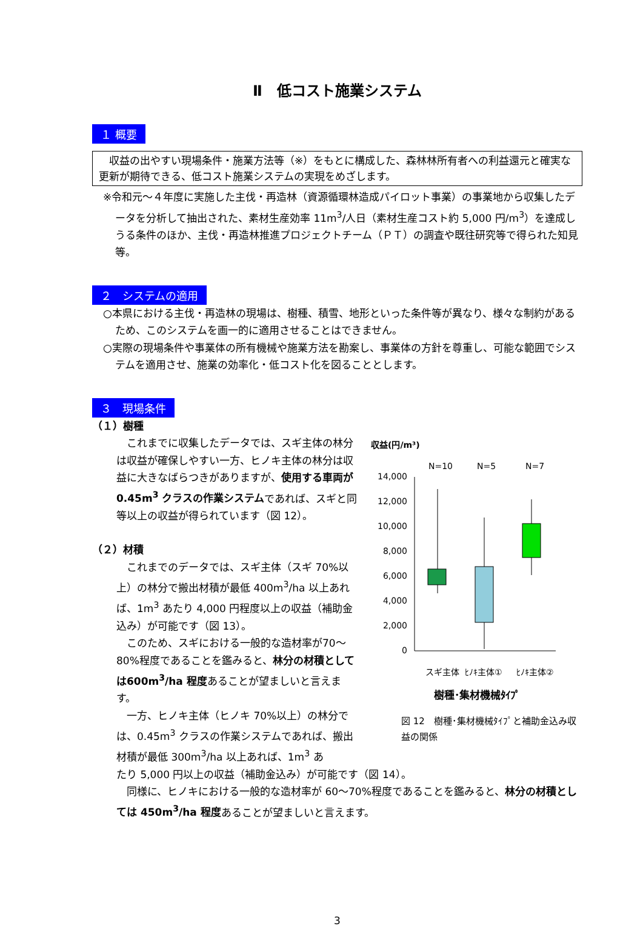Ⅱ　低コスト施業システム
１ 概要
　収益の出やすい現場条件・施業方法等（※）をもとに構成した、森林林所有者への利益還元と確実な更新が期待できる、低コスト施業システムの実現をめざします。
※令和元～４年度に実施した主伐・再造林（資源循環林造成パイロット事業）の事業地から収集したデータを分析して抽出された、素材生産効率 11m<sup>3</sup>/人日（素材生産コスト約 5,000 円/m<sup>3</sup>）を達成しうる条件のほか、主伐・再造林推進プロジェクトチーム（ＰＴ）の調査や既往研究等で得られた知見等。
２　システムの適用
○本県における主伐・再造林の現場は、樹種、積雪、地形といった条件等が異なり、様々な制約があるため、このシステムを画一的に適用させることはできません。
○実際の現場条件や事業体の所有機械や施業方法を勘案し、事業体の方針を尊重し、可能な範囲でシステムを適用させ、施業の効率化・低コスト化を図ることとします。
３　現場条件
（１）樹種
　これまでに収集したデータでは、スギ主体の林分は収益が確保しやすい一方、ヒノキ主体の林分は収益に大きなばらつきがありますが、使用する車両が 0.45m<sup>3</sup> クラスの作業システムであれば、スギと同等以上の収益が得られています（図 12）。
（２）材積
　これまでのデータでは、スギ主体（スギ 70%以上）の林分で搬出材積が最低 400m<sup>3</sup>/ha 以上あれば、1m<sup>3</sup> あたり 4,000 円程度以上の収益（補助金込み）が可能です（図 13）。
　このため、スギにおける一般的な造材率が70～80%程度であることを鑑みると、林分の材積としては600m<sup>3</sup>/ha 程度あることが望ましいと言えます。
　一方、ヒノキ主体（ヒノキ 70%以上）の林分では、0.45m<sup>3</sup> クラスの作業システムであれば、搬出材積が最低 300m<sup>3</sup>/ha 以上あれば、1m<sup>3</sup> あ
収益(円/m³)
N=10
N=5
N=7
14,000
12,000
10,000
8,000
6,000
4,000
2,000
0
スギ主体
ﾋﾉｷ主体①
ﾋﾉｷ主体②
樹種･集材機械ﾀｲﾌﾟ
図 12　樹種･集材機械ﾀｲﾌﾟと補助金込み収益の関係
たり 5,000 円以上の収益（補助金込み）が可能です（図 14）。
　同様に、ヒノキにおける一般的な造材率が 60～70%程度であることを鑑みると、林分の材積としては 450m<sup>3</sup>/ha 程度あることが望ましいと言えます。
3